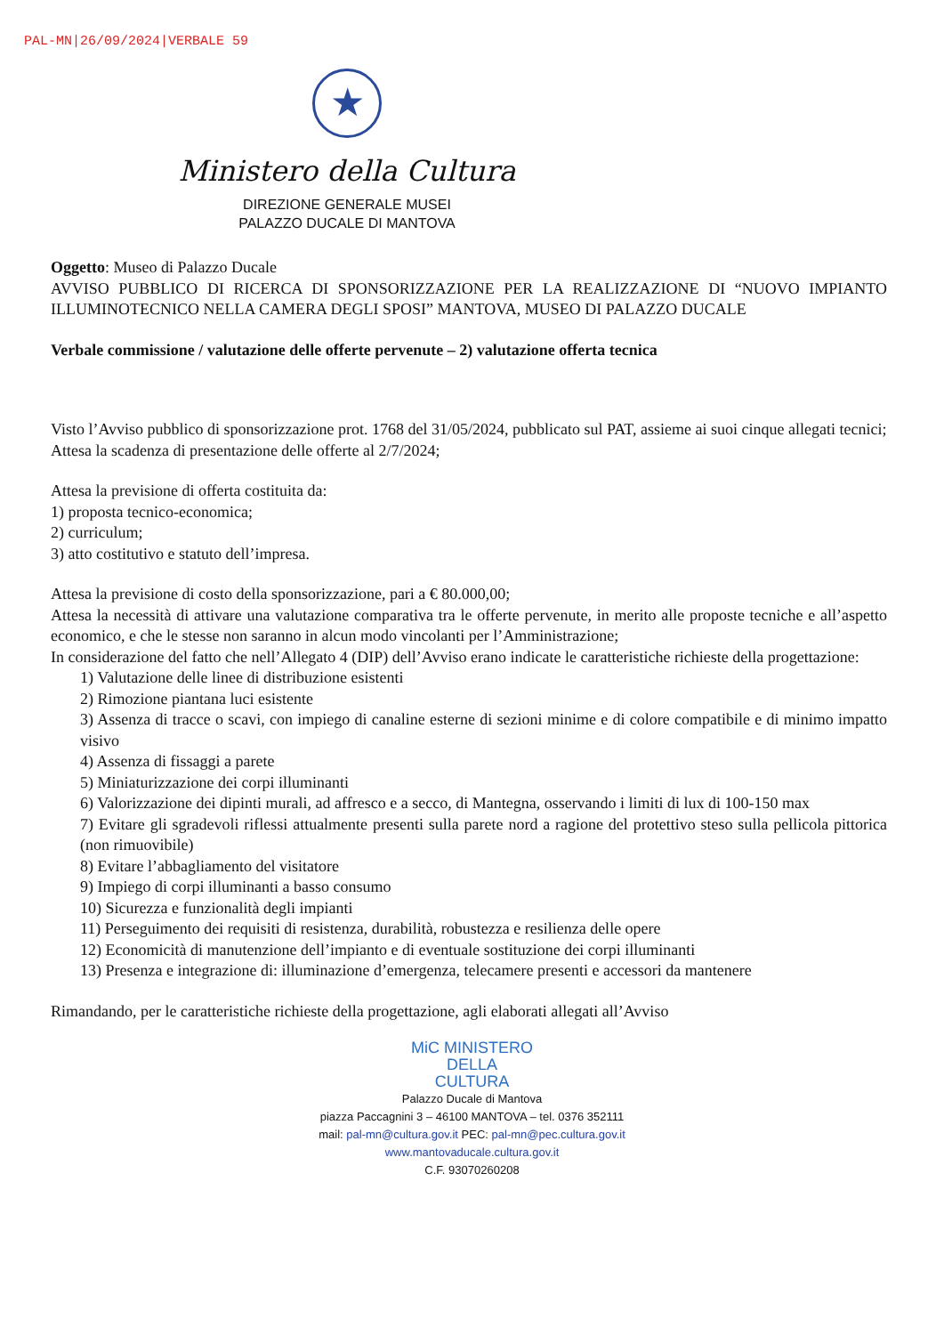PAL-MN|26/09/2024|VERBALE 59
★
Ministero della Cultura
DIREZIONE GENERALE MUSEI
PALAZZO DUCALE DI MANTOVA
Oggetto: Museo di Palazzo Ducale
AVVISO PUBBLICO DI RICERCA DI SPONSORIZZAZIONE PER LA REALIZZAZIONE DI “NUOVO IMPIANTO ILLUMINOTECNICO NELLA CAMERA DEGLI SPOSI” MANTOVA, MUSEO DI PALAZZO DUCALE
Verbale commissione / valutazione delle offerte pervenute – 2) valutazione offerta tecnica
Visto l’Avviso pubblico di sponsorizzazione prot. 1768 del 31/05/2024, pubblicato sul PAT, assieme ai suoi cinque allegati tecnici;
Attesa la scadenza di presentazione delle offerte al 2/7/2024;
Attesa la previsione di offerta costituita da:
1) proposta tecnico-economica;
2) curriculum;
3) atto costitutivo e statuto dell’impresa.
Attesa la previsione di costo della sponsorizzazione, pari a € 80.000,00;
Attesa la necessità di attivare una valutazione comparativa tra le offerte pervenute, in merito alle proposte tecniche e all’aspetto economico, e che le stesse non saranno in alcun modo vincolanti per l’Amministrazione;
In considerazione del fatto che nell’Allegato 4 (DIP) dell’Avviso erano indicate le caratteristiche richieste della progettazione:
1) Valutazione delle linee di distribuzione esistenti
2) Rimozione piantana luci esistente
3) Assenza di tracce o scavi, con impiego di canaline esterne di sezioni minime e di colore compatibile e di minimo impatto visivo
4) Assenza di fissaggi a parete
5) Miniaturizzazione dei corpi illuminanti
6) Valorizzazione dei dipinti murali, ad affresco e a secco, di Mantegna, osservando i limiti di lux di 100-150 max
7) Evitare gli sgradevoli riflessi attualmente presenti sulla parete nord a ragione del protettivo steso sulla pellicola pittorica (non rimuovibile)
8) Evitare l’abbagliamento del visitatore
9) Impiego di corpi illuminanti a basso consumo
10) Sicurezza e funzionalità degli impianti
11) Perseguimento dei requisiti di resistenza, durabilità, robustezza e resilienza delle opere
12) Economicità di manutenzione dell’impianto e di eventuale sostituzione dei corpi illuminanti
13) Presenza e integrazione di: illuminazione d’emergenza, telecamere presenti e accessori da mantenere
Rimandando, per le caratteristiche richieste della progettazione, agli elaborati allegati all’Avviso
MiC MINISTERO
DELLA
CULTURA
Palazzo Ducale di Mantova
piazza Paccagnini 3 – 46100 MANTOVA – tel. 0376 352111
mail: pal-mn@cultura.gov.it PEC: pal-mn@pec.cultura.gov.it
www.mantovaducale.cultura.gov.it
C.F. 93070260208